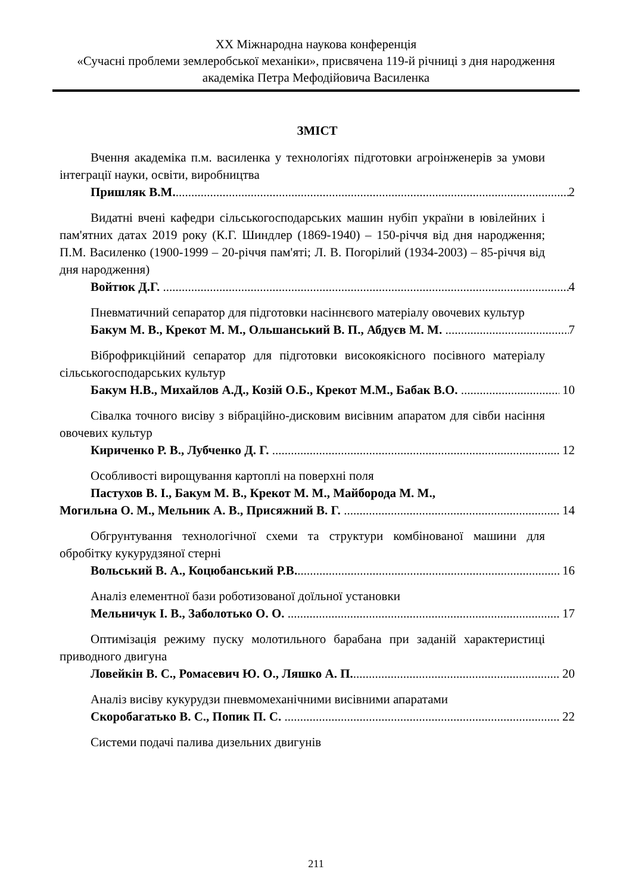XX Міжнародна наукова конференція
«Сучасні проблеми землеробської механіки», присвячена 119-й річниці з дня народження академіка Петра Мефодійовича Василенка
ЗМІСТ
Вчення академіка п.м. василенка у технологіях підготовки агроінженерів за умови інтеграції науки, освіти, виробництва
Пришляк В.М. 2
Видатні вчені кафедри сільськогосподарських машин нубіп україни в ювілейних і пам'ятних датах 2019 року (К.Г. Шиндлер (1869-1940) – 150-річчя від дня народження; П.М. Василенко (1900-1999 – 20-річчя пам'яті; Л. В. Погорілий (1934-2003) – 85-річчя від дня народження)
Войтюк Д.Г. 4
Пневматичний сепаратор для підготовки насіннєвого матеріалу овочевих культур
Бакум М. В., Крекот М. М., Ольшанський В. П., Абдуєв М. М. 7
Віброфрикційний сепаратор для підготовки високоякісного посівного матеріалу сільськогосподарських культур
Бакум Н.В., Михайлов А.Д., Козій О.Б., Крекот М.М., Бабак В.О. 10
Сівалка точного висіву з вібраційно-дисковим висівним апаратом для сівби насіння овочевих культур
Кириченко Р. В., Лубченко Д. Г. 12
Особливості вирощування картоплі на поверхні поля
Пастухов В. І., Бакум М. В., Крекот М. М., Майборода М. М.,
Могильна О. М., Мельник А. В., Присяжний В. Г. 14
Обгрунтування технологічної схеми та структури комбінованої машини для обробітку кукурудзяної стерні
Вольський В. А., Коцюбанський Р.В. 16
Аналіз елементної бази роботизованої доїльної установки
Мельничук І. В., Заболотько О. О. 17
Оптимізація режиму пуску молотильного барабана при заданій характеристиці приводного двигуна
Ловейкін В. С., Ромасевич Ю. О., Ляшко А. П. 20
Аналіз висіву кукурудзи пневмомеханічними висівними апаратами
Скоробагатько В. С., Попик П. С. 22
Системи подачі палива дизельних двигунів
211